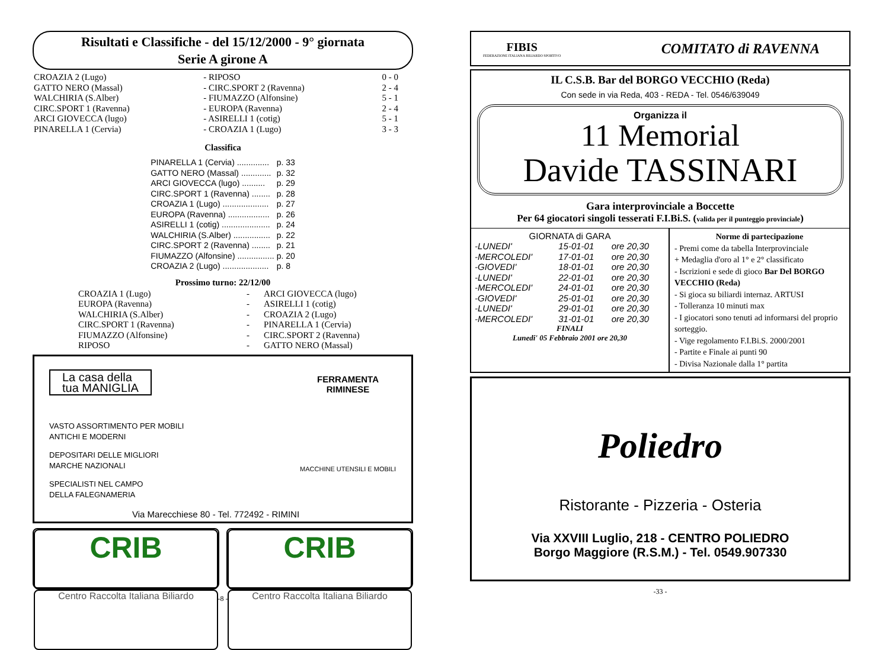Risultati e Classifiche - del 15/12/2000 - 9° giornata
Serie A girone A
| CROAZIA 2 (Lugo) | - RIPOSO | 0 - 0 |
| GATTO NERO (Massal) | - CIRC.SPORT 2 (Ravenna) | 2 - 4 |
| WALCHIRIA (S.Alber) | - FIUMAZZO (Alfonsine) | 5 - 1 |
| CIRC.SPORT 1 (Ravenna) | - EUROPA (Ravenna) | 2 - 4 |
| ARCI GIOVECCA (lugo) | - ASIRELLI 1 (cotig) | 5 - 1 |
| PINARELLA 1 (Cervia) | - CROAZIA 1 (Lugo) | 3 - 3 |
Classifica
| PINARELLA 1 (Cervia) .............. | p. 33 |
| GATTO NERO (Massal) ............. | p. 32 |
| ARCI GIOVECCA (lugo) .......... | p. 29 |
| CIRC.SPORT 1 (Ravenna) ........ | p. 28 |
| CROAZIA 1 (Lugo) .................... | p. 27 |
| EUROPA (Ravenna) .................. | p. 26 |
| ASIRELLI 1 (cotig) ..................... | p. 24 |
| WALCHIRIA (S.Alber) ................ | p. 22 |
| CIRC.SPORT 2 (Ravenna) ........ | p. 21 |
| FIUMAZZO (Alfonsine) ................ | p. 20 |
| CROAZIA 2 (Lugo) .................... | p. 8 |
Prossimo turno: 22/12/00
| CROAZIA 1 (Lugo) | - | ARCI GIOVECCA (lugo) |
| EUROPA (Ravenna) | - | ASIRELLI 1 (cotig) |
| WALCHIRIA (S.Alber) | - | CROAZIA 2 (Lugo) |
| CIRC.SPORT 1 (Ravenna) | - | PINARELLA 1 (Cervia) |
| FIUMAZZO (Alfonsine) | - | CIRC.SPORT 2 (Ravenna) |
| RIPOSO | - | GATTO NERO (Massal) |
La casa della
tua MANIGLIA
VASTO ASSORTIMENTO PER MOBILI
ANTICHI E MODERNI
DEPOSITARI DELLE MIGLIORI
MARCHE NAZIONALI
SPECIALISTI NEL CAMPO
DELLA FALEGNAMERIA
Via Marecchiese 80 - Tel. 772492 - RIMINI
FERRAMENTA RIMINESE
MACCHINE UTENSILI E MOBILI
CRIB
Centro Raccolta Italiana Biliardo
CRIB
Centro Raccolta Italiana Biliardo
-8 -
FIBIS
FEDERAZIONE ITALIANA BILIARDO SPORTIVO
COMITATO di RAVENNA
IL C.S.B. Bar del BORGO VECCHIO (Reda)
Con sede in via Reda, 403 - REDA - Tel. 0546/639049
Organizza il
11 Memorial
Davide TASSINARI
Gara interprovinciale a Boccette
Per 64 giocatori singoli tesserati F.I.Bi.S. (valida per il punteggio provinciale)
GIORNATA di GARA
| -LUNEDI' | 15-01-01 | ore 20,30 |
| -MERCOLEDI' | 17-01-01 | ore 20,30 |
| -GIOVEDI' | 18-01-01 | ore 20,30 |
| -LUNEDI' | 22-01-01 | ore 20,30 |
| -MERCOLEDI' | 24-01-01 | ore 20,30 |
| -GIOVEDI' | 25-01-01 | ore 20,30 |
| -LUNEDI' | 29-01-01 | ore 20,30 |
| -MERCOLEDI' | 31-01-01 | ore 20,30 |
FINALI
Lunedi' 05 Febbraio 2001 ore 20,30
Norme di partecipazione
- Premi come da tabella Interprovinciale
+ Medaglia d'oro al 1° e 2° classificato
- Iscrizioni e sede di gioco Bar Del BORGO VECCHIO (Reda)
- Si gioca su biliardi internaz. ARTUSI
- Tolleranza 10 minuti max
- I giocatori sono tenuti ad informarsi del proprio sorteggio.
- Vige regolamento F.I.Bi.S. 2000/2001
- Partite e Finale ai punti 90
- Divisa Nazionale dalla 1° partita
Poliedro
Ristorante - Pizzeria - Osteria
Via XXVIII Luglio, 218 - CENTRO POLIEDRO
Borgo Maggiore (R.S.M.) - Tel. 0549.907330
-33 -